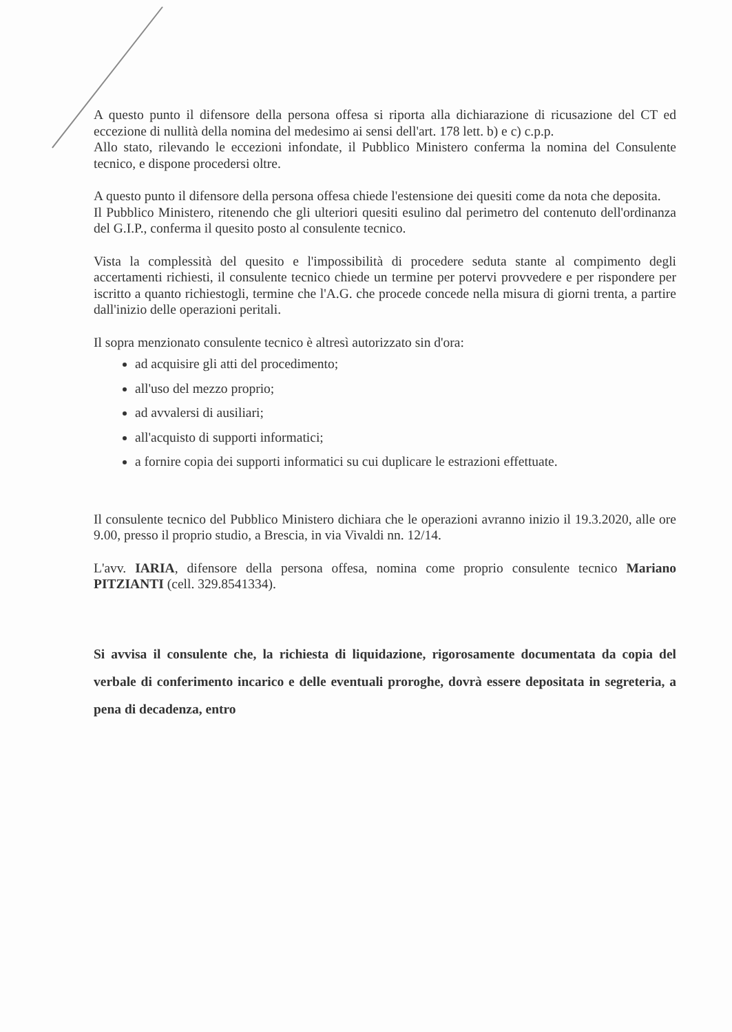A questo punto il difensore della persona offesa si riporta alla dichiarazione di ricusazione del CT ed eccezione di nullità della nomina del medesimo ai sensi dell'art. 178 lett. b) e c) c.p.p.
Allo stato, rilevando le eccezioni infondate, il Pubblico Ministero conferma la nomina del Consulente tecnico, e dispone procedersi oltre.
A questo punto il difensore della persona offesa chiede l'estensione dei quesiti come da nota che deposita.
Il Pubblico Ministero, ritenendo che gli ulteriori quesiti esulino dal perimetro del contenuto dell'ordinanza del G.I.P., conferma il quesito posto al consulente tecnico.
Vista la complessità del quesito e l'impossibilità di procedere seduta stante al compimento degli accertamenti richiesti, il consulente tecnico chiede un termine per potervi provvedere e per rispondere per iscritto a quanto richiestogli, termine che l'A.G. che procede concede nella misura di giorni trenta, a partire dall'inizio delle operazioni peritali.
Il sopra menzionato consulente tecnico è altresì autorizzato sin d'ora:
ad acquisire gli atti del procedimento;
all'uso del mezzo proprio;
ad avvalersi di ausiliari;
all'acquisto di supporti informatici;
a fornire copia dei supporti informatici su cui duplicare le estrazioni effettuate.
Il consulente tecnico del Pubblico Ministero dichiara che le operazioni avranno inizio il 19.3.2020, alle ore 9.00, presso il proprio studio, a Brescia, in via Vivaldi nn. 12/14.
L'avv. IARIA, difensore della persona offesa, nomina come proprio consulente tecnico Mariano PITZIANTI (cell. 329.8541334).
Si avvisa il consulente che, la richiesta di liquidazione, rigorosamente documentata da copia del verbale di conferimento incarico e delle eventuali proroghe, dovrà essere depositata in segreteria, a pena di decadenza, entro